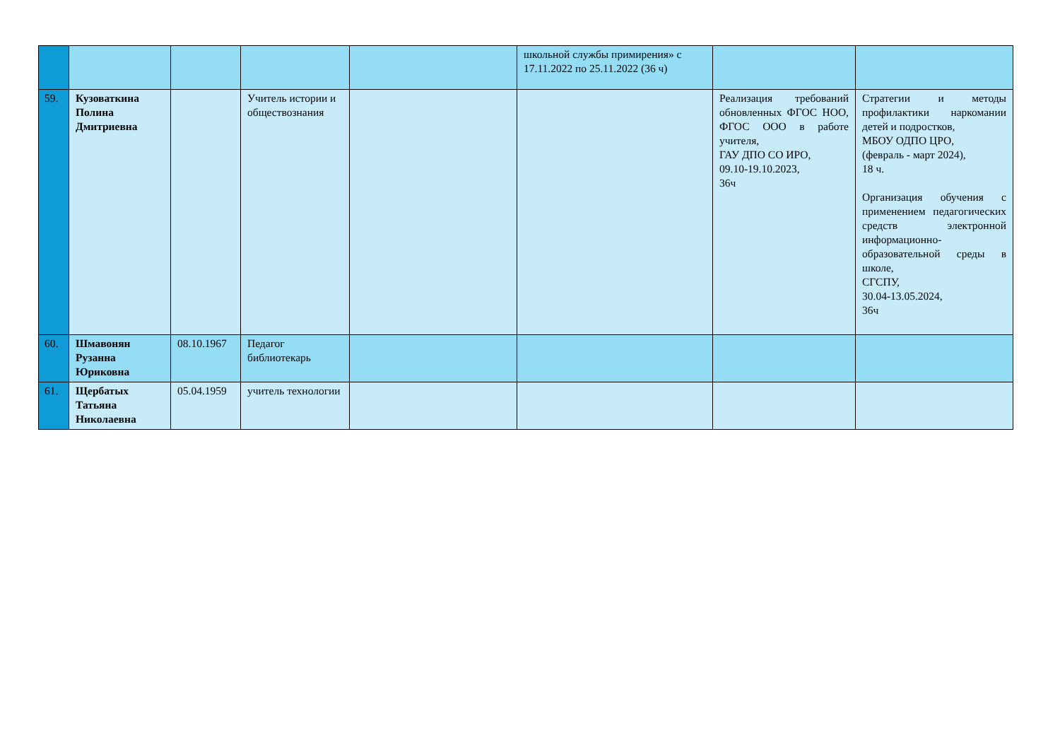| | | | | | школьной службы примирения» с 17.11.2022 по 25.11.2022 (36 ч) | | |
| 59. | Кузоваткина Полина Дмитриевна | | Учитель истории и обществознания | | | Реализация требований обновленных ФГОС НОО, ФГОС ООО в работе учителя, ГАУ ДПО СО ИРО, 09.10-19.10.2023, 36ч | Стратегии и методы профилактики наркомании детей и подростков, МБОУ ОДПО ЦРО, (февраль - март 2024), 18 ч. Организация обучения с применением педагогических средств электронной информационно-образовательной среды в школе, СГСПУ, 30.04-13.05.2024, 36ч |
| 60. | Шмавонян Рузанна Юриковна | 08.10.1967 | Педагог библиотекарь | | | | |
| 61. | Щербатых Татьяна Николаевна | 05.04.1959 | учитель технологии | | | | |